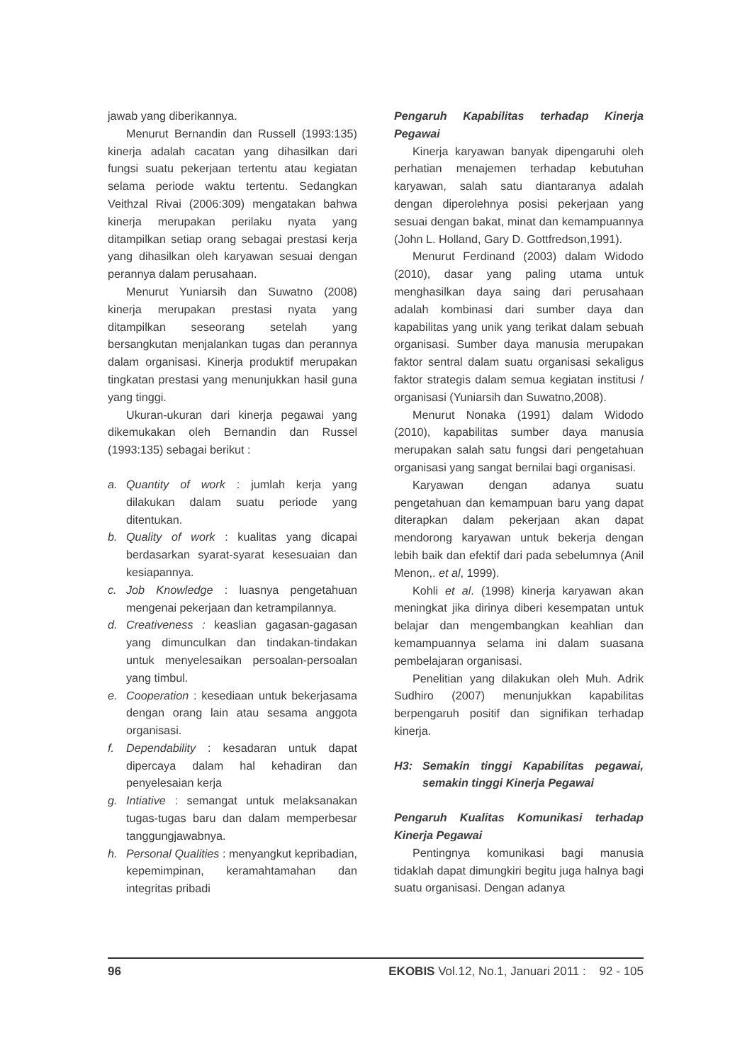jawab yang diberikannya.
Menurut Bernandin dan Russell (1993:135) kinerja adalah cacatan yang dihasilkan dari fungsi suatu pekerjaan tertentu atau kegiatan selama periode waktu tertentu. Sedangkan Veithzal Rivai (2006:309) mengatakan bahwa kinerja merupakan perilaku nyata yang ditampilkan setiap orang sebagai prestasi kerja yang dihasilkan oleh karyawan sesuai dengan perannya dalam perusahaan.
Menurut Yuniarsih dan Suwatno (2008) kinerja merupakan prestasi nyata yang ditampilkan seseorang setelah yang bersangkutan menjalankan tugas dan perannya dalam organisasi. Kinerja produktif merupakan tingkatan prestasi yang menunjukkan hasil guna yang tinggi.
Ukuran-ukuran dari kinerja pegawai yang dikemukakan oleh Bernandin dan Russel (1993:135) sebagai berikut :
a. Quantity of work : jumlah kerja yang dilakukan dalam suatu periode yang ditentukan.
b. Quality of work : kualitas yang dicapai berdasarkan syarat-syarat kesesuaian dan kesiapannya.
c. Job Knowledge : luasnya pengetahuan mengenai pekerjaan dan ketrampilannya.
d. Creativeness : keaslian gagasan-gagasan yang dimunculkan dan tindakan-tindakan untuk menyelesaikan persoalan-persoalan yang timbul.
e. Cooperation : kesediaan untuk bekerjasama dengan orang lain atau sesama anggota organisasi.
f. Dependability : kesadaran untuk dapat dipercaya dalam hal kehadiran dan penyelesaian kerja
g. Intiative : semangat untuk melaksanakan tugas-tugas baru dan dalam memperbesar tanggungjawabnya.
h. Personal Qualities : menyangkut kepribadian, kepemimpinan, keramahtamahan dan integritas pribadi
Pengaruh Kapabilitas terhadap Kinerja Pegawai
Kinerja karyawan banyak dipengaruhi oleh perhatian menajemen terhadap kebutuhan karyawan, salah satu diantaranya adalah dengan diperolehnya posisi pekerjaan yang sesuai dengan bakat, minat dan kemampuannya (John L. Holland, Gary D. Gottfredson,1991).
Menurut Ferdinand (2003) dalam Widodo (2010), dasar yang paling utama untuk menghasilkan daya saing dari perusahaan adalah kombinasi dari sumber daya dan kapabilitas yang unik yang terikat dalam sebuah organisasi. Sumber daya manusia merupakan faktor sentral dalam suatu organisasi sekaligus faktor strategis dalam semua kegiatan institusi / organisasi (Yuniarsih dan Suwatno,2008).
Menurut Nonaka (1991) dalam Widodo (2010), kapabilitas sumber daya manusia merupakan salah satu fungsi dari pengetahuan organisasi yang sangat bernilai bagi organisasi.
Karyawan dengan adanya suatu pengetahuan dan kemampuan baru yang dapat diterapkan dalam pekerjaan akan dapat mendorong karyawan untuk bekerja dengan lebih baik dan efektif dari pada sebelumnya (Anil Menon,. et al, 1999).
Kohli et al. (1998) kinerja karyawan akan meningkat jika dirinya diberi kesempatan untuk belajar dan mengembangkan keahlian dan kemampuannya selama ini dalam suasana pembelajaran organisasi.
Penelitian yang dilakukan oleh Muh. Adrik Sudhiro (2007) menunjukkan kapabilitas berpengaruh positif dan signifikan terhadap kinerja.
H3: Semakin tinggi Kapabilitas pegawai, semakin tinggi Kinerja Pegawai
Pengaruh Kualitas Komunikasi terhadap Kinerja Pegawai
Pentingnya komunikasi bagi manusia tidaklah dapat dimungkiri begitu juga halnya bagi suatu organisasi. Dengan adanya
96 EKOBIS Vol.12, No.1, Januari 2011 : 92 - 105